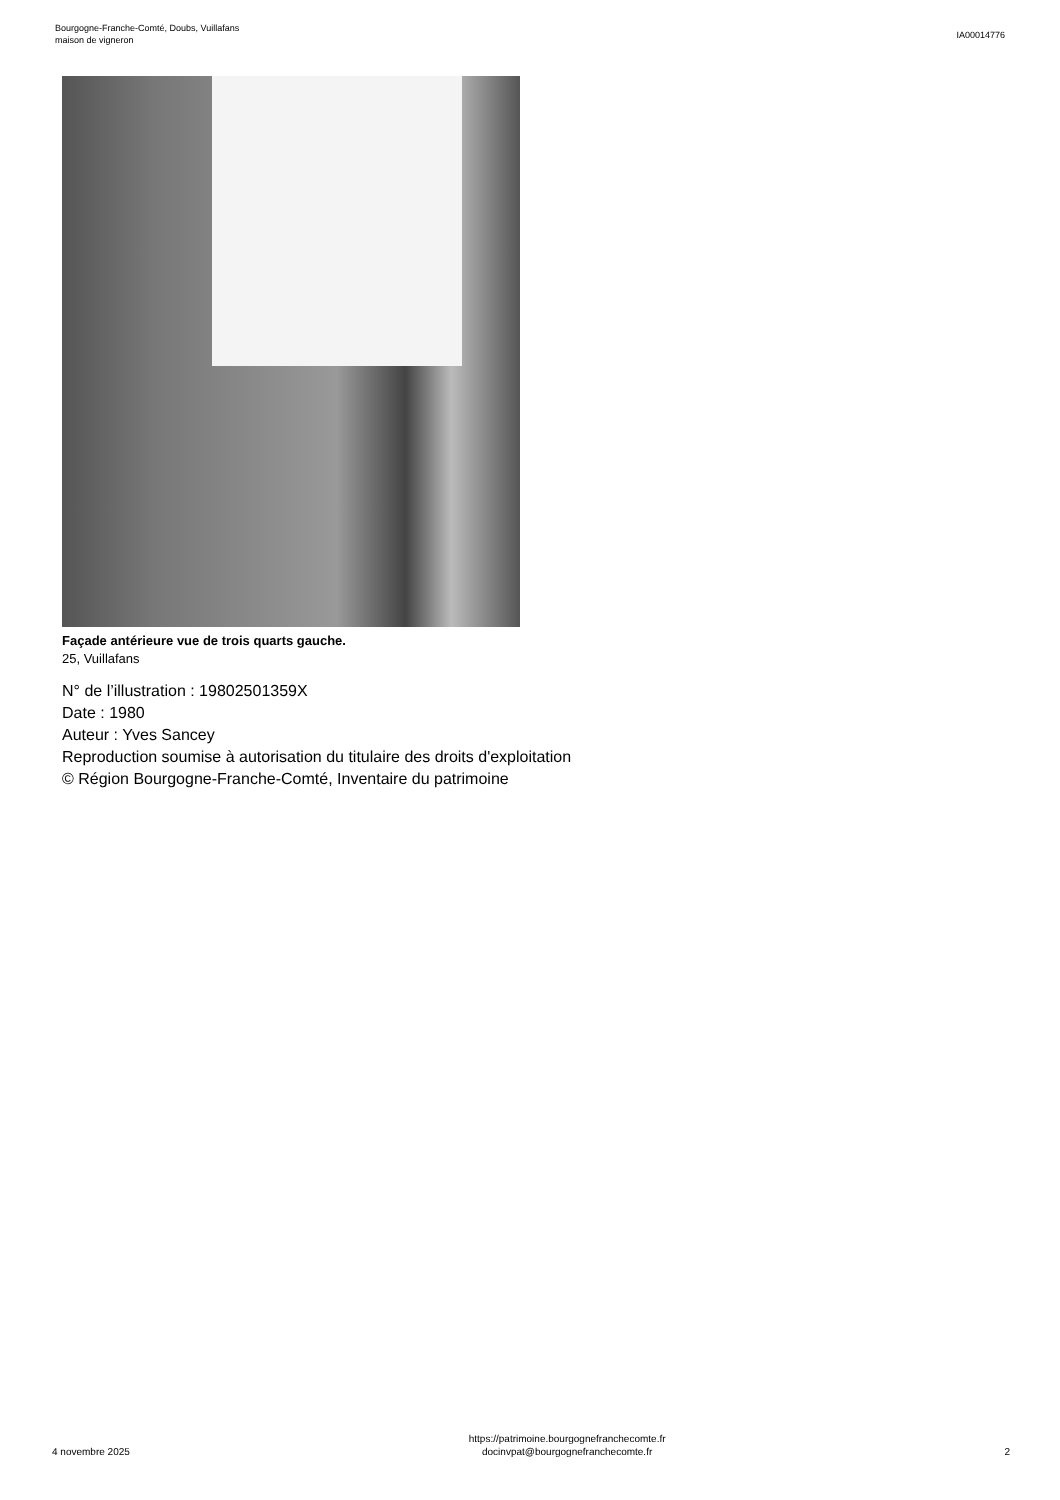Bourgogne-Franche-Comté, Doubs, Vuillafans
maison de vigneron
IA00014776
Façade antérieure vue de trois quarts gauche.
25, Vuillafans
N° de l’illustration : 19802501359X
Date : 1980
Auteur : Yves Sancey
Reproduction soumise à autorisation du titulaire des droits d'exploitation
© Région Bourgogne-Franche-Comté, Inventaire du patrimoine
4 novembre 2025
https://patrimoine.bourgognefranchecomte.fr
docinvpat@bourgognefranchecomte.fr
2